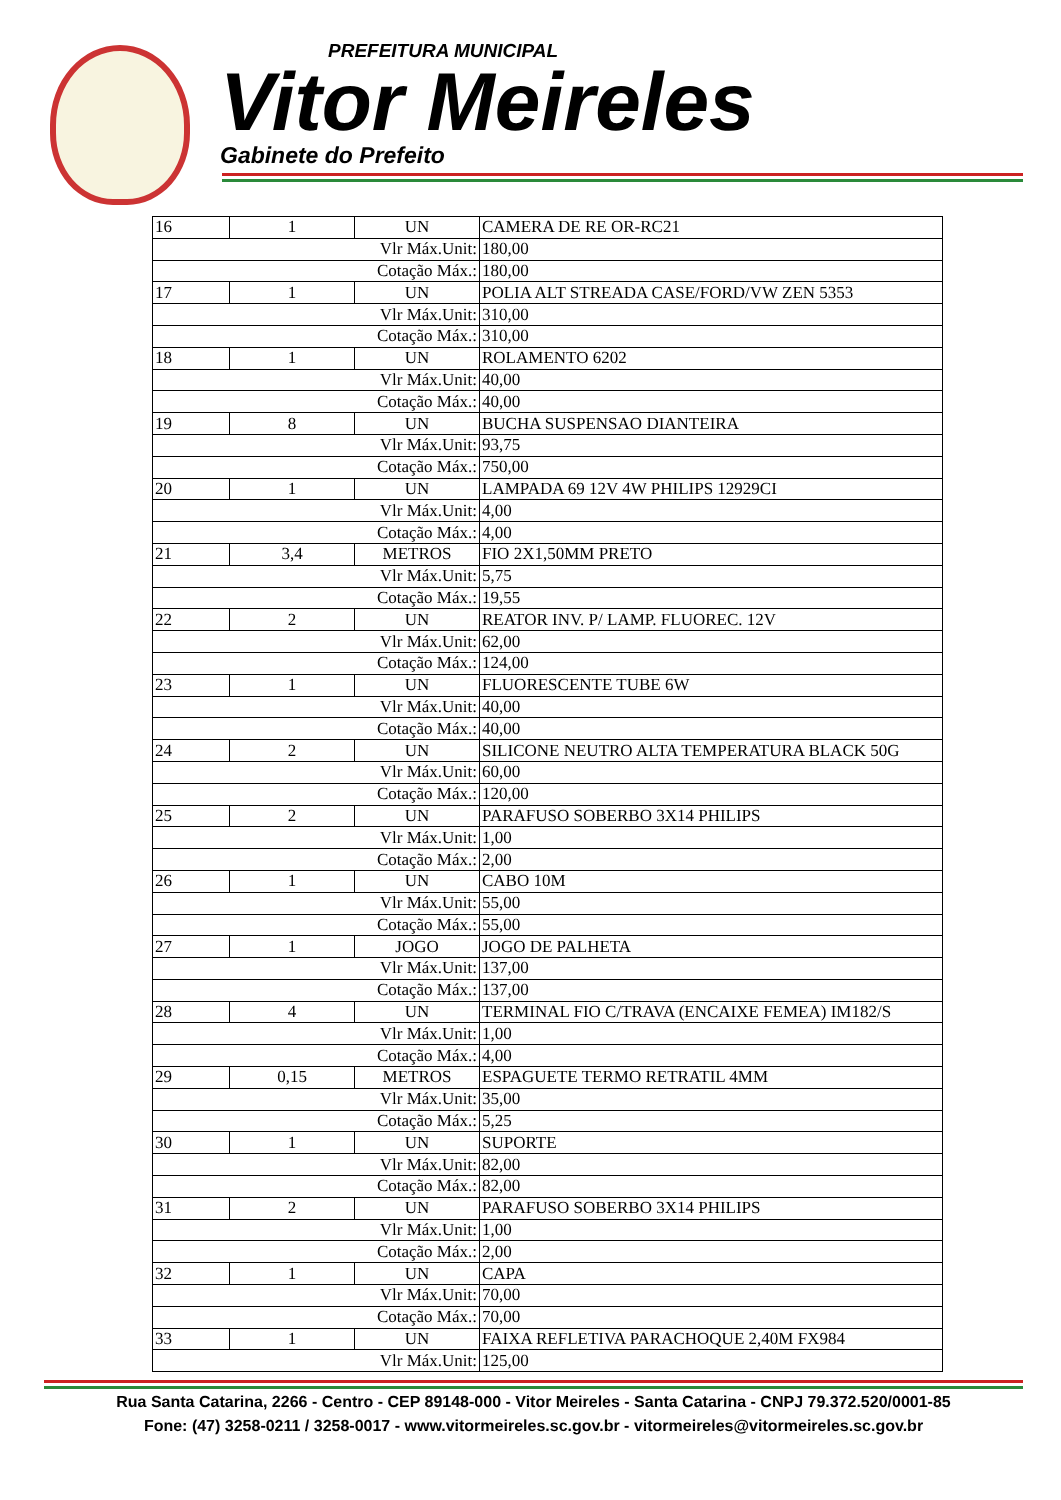PREFEITURA MUNICIPAL
Vitor Meireles
Gabinete do Prefeito
| 16 | 1 | UN | CAMERA DE RE OR-RC21 |
| Vlr Máx.Unit: | | | 180,00 |
| Cotação Máx.: | | | 180,00 |
| 17 | 1 | UN | POLIA ALT STREADA CASE/FORD/VW ZEN 5353 |
| Vlr Máx.Unit: | | | 310,00 |
| Cotação Máx.: | | | 310,00 |
| 18 | 1 | UN | ROLAMENTO 6202 |
| Vlr Máx.Unit: | | | 40,00 |
| Cotação Máx.: | | | 40,00 |
| 19 | 8 | UN | BUCHA SUSPENSAO DIANTEIRA |
| Vlr Máx.Unit: | | | 93,75 |
| Cotação Máx.: | | | 750,00 |
| 20 | 1 | UN | LAMPADA 69 12V 4W PHILIPS 12929CI |
| Vlr Máx.Unit: | | | 4,00 |
| Cotação Máx.: | | | 4,00 |
| 21 | 3,4 | METROS | FIO 2X1,50MM PRETO |
| Vlr Máx.Unit: | | | 5,75 |
| Cotação Máx.: | | | 19,55 |
| 22 | 2 | UN | REATOR INV. P/ LAMP. FLUOREC. 12V |
| Vlr Máx.Unit: | | | 62,00 |
| Cotação Máx.: | | | 124,00 |
| 23 | 1 | UN | FLUORESCENTE TUBE 6W |
| Vlr Máx.Unit: | | | 40,00 |
| Cotação Máx.: | | | 40,00 |
| 24 | 2 | UN | SILICONE NEUTRO ALTA TEMPERATURA BLACK 50G |
| Vlr Máx.Unit: | | | 60,00 |
| Cotação Máx.: | | | 120,00 |
| 25 | 2 | UN | PARAFUSO SOBERBO 3X14 PHILIPS |
| Vlr Máx.Unit: | | | 1,00 |
| Cotação Máx.: | | | 2,00 |
| 26 | 1 | UN | CABO 10M |
| Vlr Máx.Unit: | | | 55,00 |
| Cotação Máx.: | | | 55,00 |
| 27 | 1 | JOGO | JOGO DE PALHETA |
| Vlr Máx.Unit: | | | 137,00 |
| Cotação Máx.: | | | 137,00 |
| 28 | 4 | UN | TERMINAL FIO C/TRAVA (ENCAIXE FEMEA) IM182/S |
| Vlr Máx.Unit: | | | 1,00 |
| Cotação Máx.: | | | 4,00 |
| 29 | 0,15 | METROS | ESPAGUETE TERMO RETRATIL 4MM |
| Vlr Máx.Unit: | | | 35,00 |
| Cotação Máx.: | | | 5,25 |
| 30 | 1 | UN | SUPORTE |
| Vlr Máx.Unit: | | | 82,00 |
| Cotação Máx.: | | | 82,00 |
| 31 | 2 | UN | PARAFUSO SOBERBO 3X14 PHILIPS |
| Vlr Máx.Unit: | | | 1,00 |
| Cotação Máx.: | | | 2,00 |
| 32 | 1 | UN | CAPA |
| Vlr Máx.Unit: | | | 70,00 |
| Cotação Máx.: | | | 70,00 |
| 33 | 1 | UN | FAIXA REFLETIVA PARACHOQUE 2,40M FX984 |
| Vlr Máx.Unit: | | | 125,00 |
Rua Santa Catarina, 2266 - Centro - CEP 89148-000 - Vitor Meireles - Santa Catarina - CNPJ 79.372.520/0001-85
Fone: (47) 3258-0211 / 3258-0017 - www.vitormeireles.sc.gov.br - vitormeireles@vitormeireles.sc.gov.br